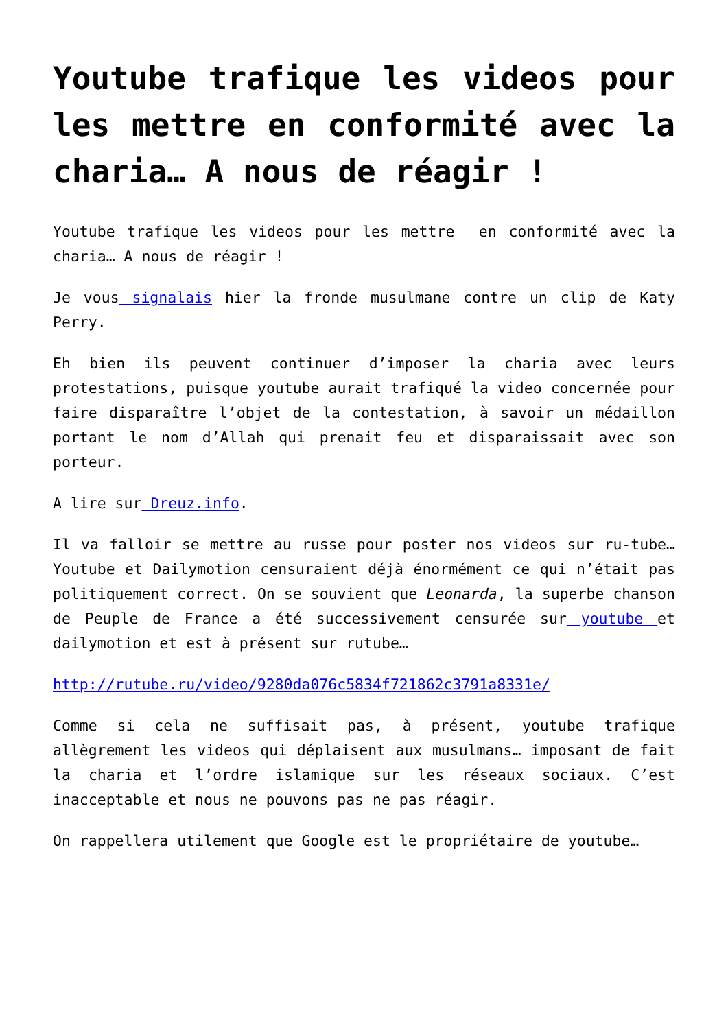Youtube trafique les videos pour les mettre en conformité avec la charia… A nous de réagir !
Youtube trafique les videos pour les mettre en conformité avec la charia… A nous de réagir !
Je vous signalais hier la fronde musulmane contre un clip de Katy Perry.
Eh bien ils peuvent continuer d’imposer la charia avec leurs protestations, puisque youtube aurait trafiqué la video concernée pour faire disparaître l’objet de la contestation, à savoir un médaillon portant le nom d’Allah qui prenait feu et disparaissait avec son porteur.
A lire sur Dreuz.info.
Il va falloir se mettre au russe pour poster nos videos sur ru-tube… Youtube et Dailymotion censuraient déjà énormément ce qui n’était pas politiquement correct. On se souvient que Leonarda, la superbe chanson de Peuple de France a été successivement censurée sur youtube et dailymotion et est à présent sur rutube…
http://rutube.ru/video/9280da076c5834f721862c3791a8331e/
Comme si cela ne suffisait pas, à présent, youtube trafique allègrement les videos qui déplaisent aux musulmans… imposant de fait la charia et l’ordre islamique sur les réseaux sociaux. C’est inacceptable et nous ne pouvons pas ne pas réagir.
On rappellera utilement que Google est le propriétaire de youtube…